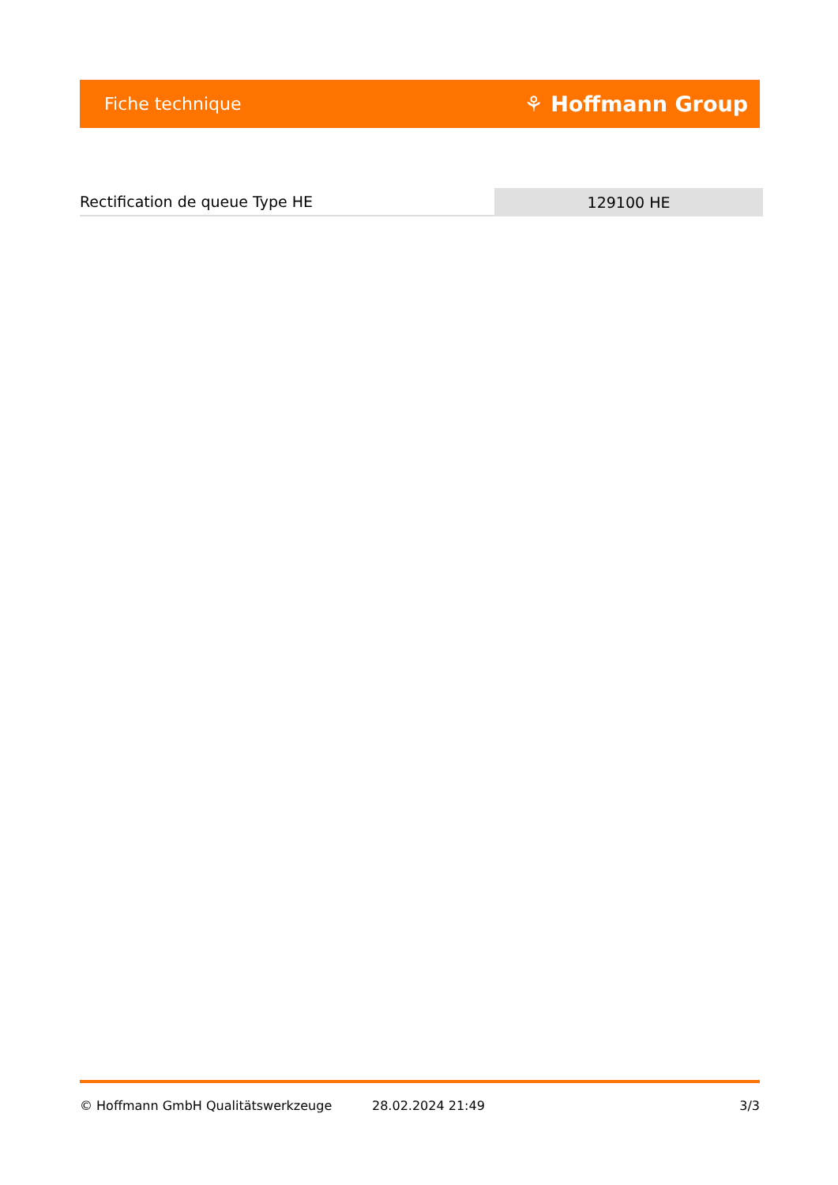Fiche technique ⚘ Hoffmann Group
Rectification de queue Type HE
129100 HE
© Hoffmann GmbH Qualitätswerkzeuge 28.02.2024 21:49 3/3